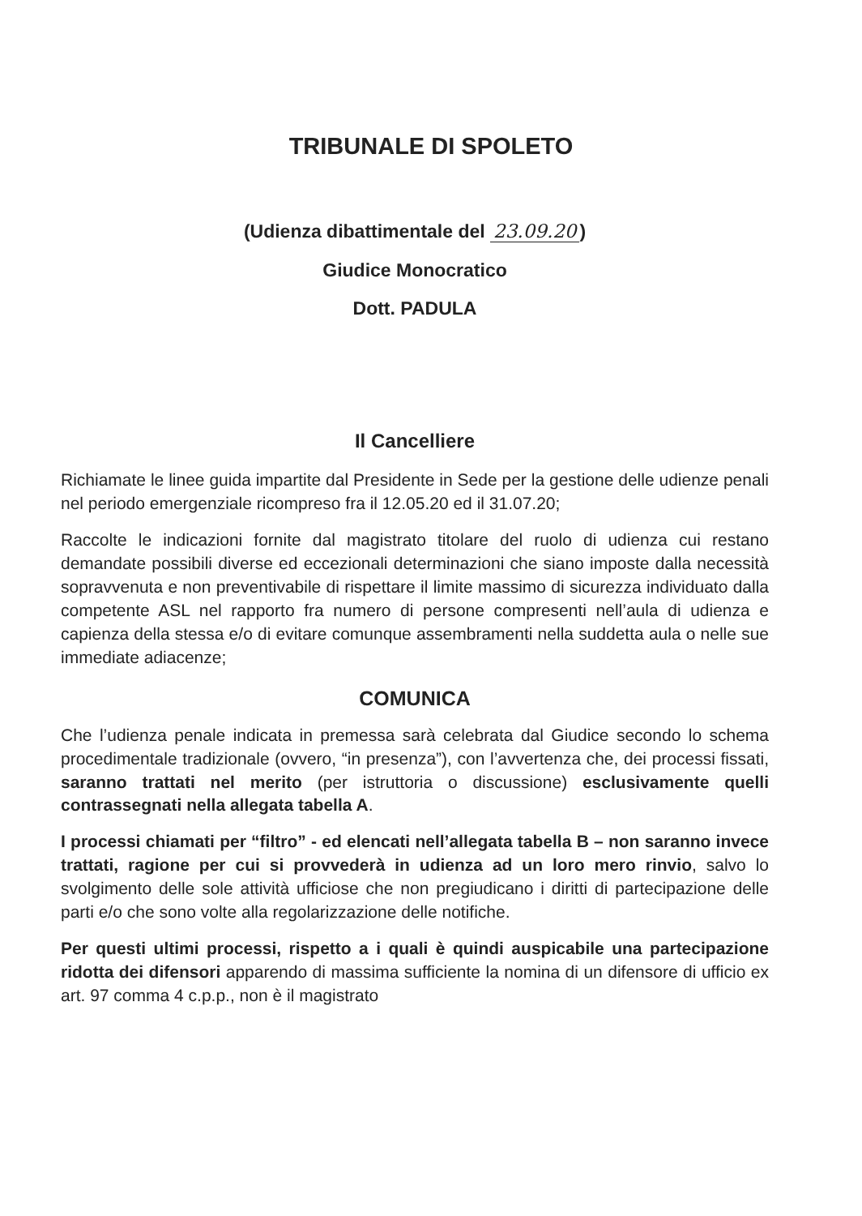TRIBUNALE DI SPOLETO
(Udienza dibattimentale del 23.09.20)
Giudice Monocratico
Dott. PADULA
Il Cancelliere
Richiamate le linee guida impartite dal Presidente in Sede per la gestione delle udienze penali nel periodo emergenziale ricompreso fra il 12.05.20 ed il 31.07.20;
Raccolte le indicazioni fornite dal magistrato titolare del ruolo di udienza cui restano demandate possibili diverse ed eccezionali determinazioni che siano imposte dalla necessità sopravvenuta e non preventivabile di rispettare il limite massimo di sicurezza individuato dalla competente ASL nel rapporto fra numero di persone compresenti nell’aula di udienza e capienza della stessa e/o di evitare comunque assembramenti nella suddetta aula o nelle sue immediate adiacenze;
COMUNICA
Che l’udienza penale indicata in premessa sarà celebrata dal Giudice secondo lo schema procedimentale tradizionale (ovvero, “in presenza”), con l’avvertenza che, dei processi fissati, saranno trattati nel merito (per istruttoria o discussione) esclusivamente quelli contrassegnati nella allegata tabella A.
I processi chiamati per “filtro” - ed elencati nell’allegata tabella B – non saranno invece trattati, ragione per cui si provvederà in udienza ad un loro mero rinvio, salvo lo svolgimento delle sole attività ufficiose che non pregiudicano i diritti di partecipazione delle parti e/o che sono volte alla regolarizzazione delle notifiche.
Per questi ultimi processi, rispetto a i quali è quindi auspicabile una partecipazione ridotta dei difensori apparendo di massima sufficiente la nomina di un difensore di ufficio ex art. 97 comma 4 c.p.p., non è il magistrato